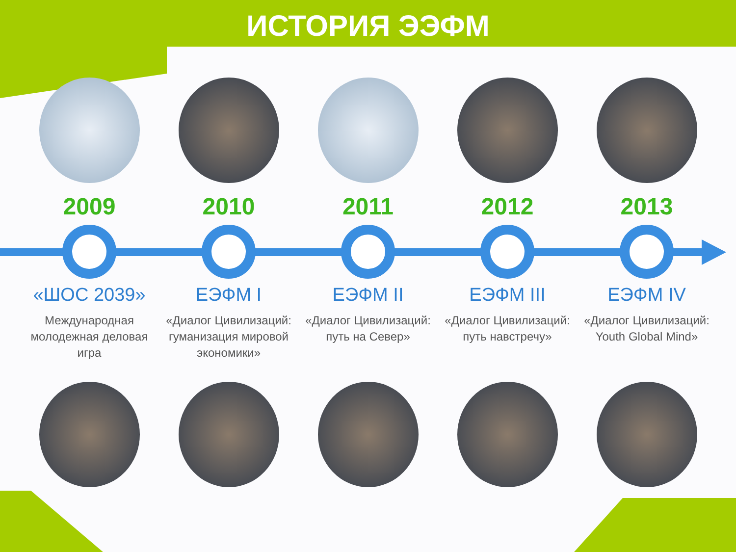ИСТОРИЯ ЭЭФМ
2009 2010 2011 2012 2013
«ШОС 2039»
Международная молодежная деловая игра
ЕЭФМ I
«Диалог Цивилизаций: гуманизация мировой экономики»
ЕЭФМ II
«Диалог Цивилизаций: путь на Север»
ЕЭФМ III
«Диалог Цивилизаций: путь навстречу»
ЕЭФМ IV
«Диалог Цивилизаций: Youth Global Mind»